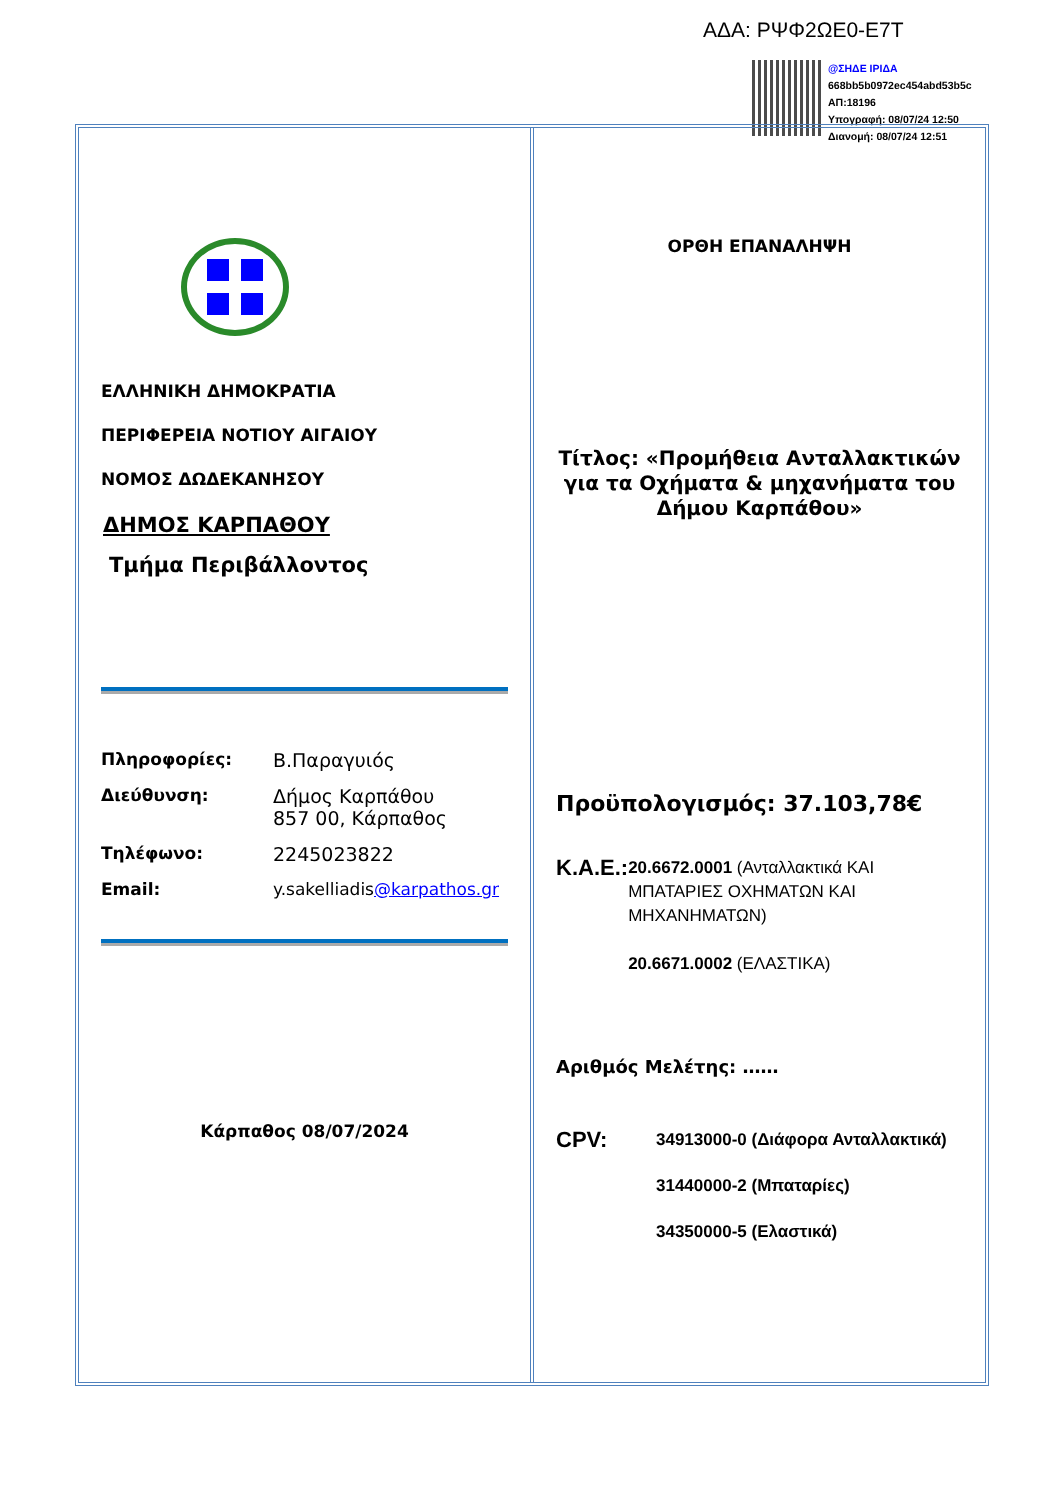ΑΔΑ: ΡΨΦ2ΩΕ0-Ε7Τ
@ΣΗΔΕ ΙΡΙΔΑ
668bb5b0972ec454abd53b5c
ΑΠ:18196
Υπογραφή: 08/07/24 12:50
Διανομή: 08/07/24 12:51
ΕΛΛΗΝΙΚΗ ΔΗΜΟΚΡΑΤΙΑ
ΠΕΡΙΦΕΡΕΙΑ ΝΟΤΙΟΥ ΑΙΓΑΙΟΥ
ΝΟΜΟΣ ΔΩΔΕΚΑΝΗΣΟΥ
ΔΗΜΟΣ ΚΑΡΠΑΘΟΥ
Τμήμα Περιβάλλοντος
Πληροφορίες: Β.Παραγυιός Διεύθυνση: Δήμος Καρπάθου
857 00, Κάρπαθος Τηλέφωνο: 2245023822 Email: y.sakelliadis@karpathos.gr
Κάρπαθος 08/07/2024
ΟΡΘΗ ΕΠΑΝΑΛΗΨΗ
Τίτλος: «Προμήθεια Ανταλλακτικών για τα Οχήματα & μηχανήματα του Δήμου Καρπάθου»
Προϋπολογισμός: 37.103,78€
Κ.Α.Ε.:
20.6672.0001 (Ανταλλακτικά ΚΑΙ ΜΠΑΤΑΡΙΕΣ ΟΧΗΜΑΤΩΝ ΚΑΙ ΜΗΧΑΝΗΜΑΤΩΝ)
20.6671.0002 (ΕΛΑΣΤΙΚΑ)
Αριθμός Μελέτης: ……
CPV:
34913000-0 (Διάφορα Ανταλλακτικά)
31440000-2 (Μπαταρίες)
34350000-5 (Ελαστικά)